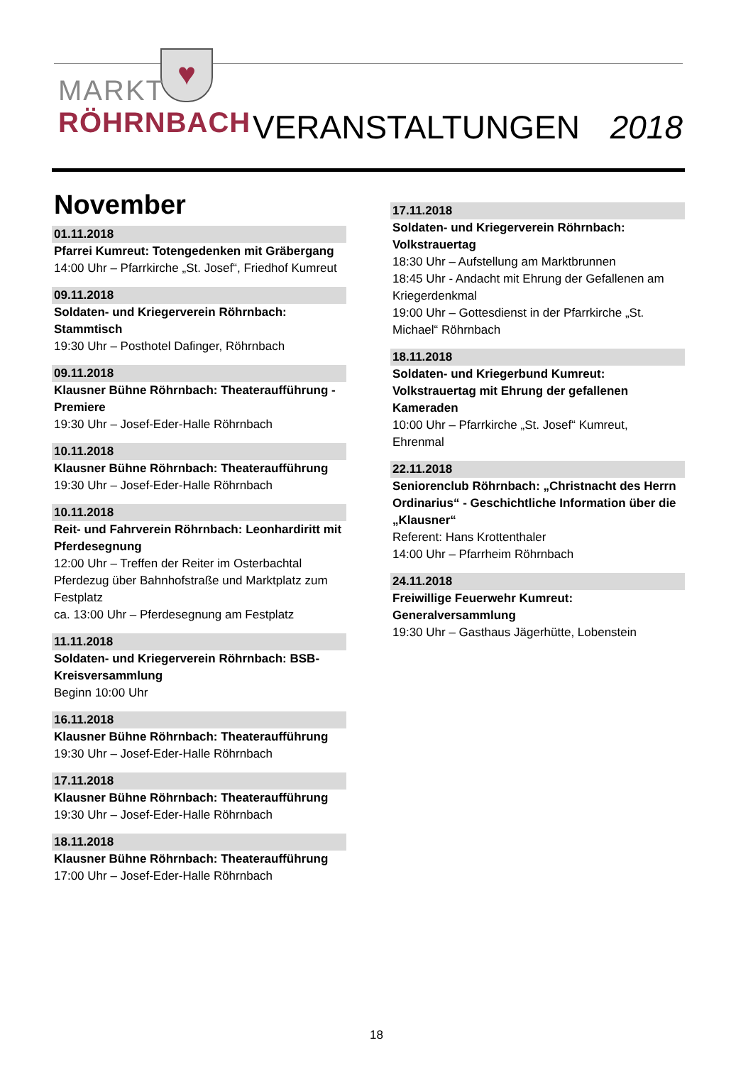♥
MARKT
RÖHRNBACH
VERANSTALTUNGEN 2018
November
01.11.2018
Pfarrei Kumreut: Totengedenken mit Gräbergang
14:00 Uhr – Pfarrkirche „St. Josef“, Friedhof Kumreut
09.11.2018
Soldaten- und Kriegerverein Röhrnbach: Stammtisch
19:30 Uhr – Posthotel Dafinger, Röhrnbach
09.11.2018
Klausner Bühne Röhrnbach: Theateraufführung - Premiere
19:30 Uhr – Josef-Eder-Halle Röhrnbach
10.11.2018
Klausner Bühne Röhrnbach: Theateraufführung
19:30 Uhr – Josef-Eder-Halle Röhrnbach
10.11.2018
Reit- und Fahrverein Röhrnbach: Leonhardiritt mit Pferdesegnung
12:00 Uhr – Treffen der Reiter im Osterbachtal
Pferdezug über Bahnhofstraße und Marktplatz zum Festplatz
ca. 13:00 Uhr – Pferdesegnung am Festplatz
11.11.2018
Soldaten- und Kriegerverein Röhrnbach: BSB-Kreisversammlung
Beginn 10:00 Uhr
16.11.2018
Klausner Bühne Röhrnbach: Theateraufführung
19:30 Uhr – Josef-Eder-Halle Röhrnbach
17.11.2018
Klausner Bühne Röhrnbach: Theateraufführung
19:30 Uhr – Josef-Eder-Halle Röhrnbach
18.11.2018
Klausner Bühne Röhrnbach: Theateraufführung
17:00 Uhr – Josef-Eder-Halle Röhrnbach
17.11.2018
Soldaten- und Kriegerverein Röhrnbach: Volkstrauertag
18:30 Uhr – Aufstellung am Marktbrunnen
18:45 Uhr - Andacht mit Ehrung der Gefallenen am Kriegerdenkmal
19:00 Uhr – Gottesdienst in der Pfarrkirche „St. Michael“ Röhrnbach
18.11.2018
Soldaten- und Kriegerbund Kumreut: Volkstrauertag mit Ehrung der gefallenen Kameraden
10:00 Uhr – Pfarrkirche „St. Josef“ Kumreut, Ehrenmal
22.11.2018
Seniorenclub Röhrnbach: „Christnacht des Herrn Ordinarius“ - Geschichtliche Information über die „Klausner“Referent: Hans Krottenthaler
14:00 Uhr – Pfarrheim Röhrnbach
24.11.2018
Freiwillige Feuerwehr Kumreut: Generalversammlung
19:30 Uhr – Gasthaus Jägerhütte, Lobenstein
18